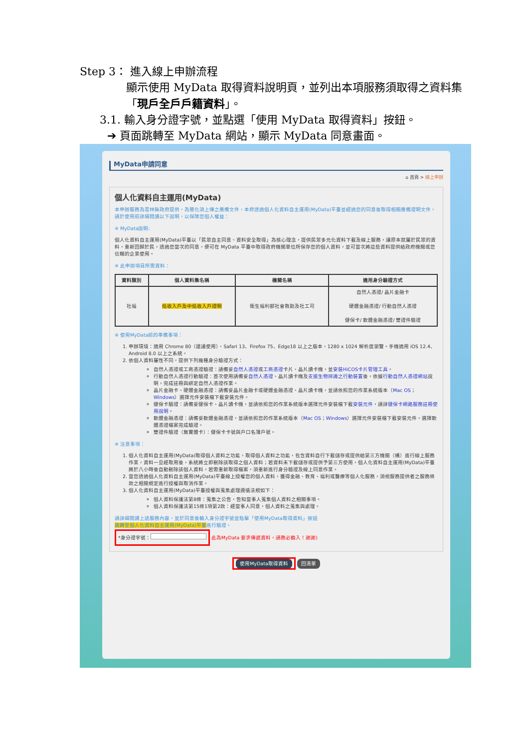Step 3： 進入線上申辦流程
顯示使用 MyData 取得資料說明頁，並列出本項服務須取得之資料集「現戶全戶戶籍資料」。
3.1. 輸入身分證字號，並點選「使用 MyData 取得資料」按鈕。
➔ 頁面跳轉至 MyData 網站，顯示 MyData 同意畫面。
MyData申請同意
⌂ 首頁 > 線上申辦
個人化資料自主運用(MyData)
本申辦服務為雲林縣政府提供，為簡化須上傳之應備文件，本府透過個人化資料自主運用(MyData)平臺並經過您的同意後取得相關應備證明文件，請於使用前詳細閱讀以下說明，以保障您個人權益：
※ MyData說明:
個人化資料自主運用(MyData)平臺以「民眾自主同意、資料安全取得」為核心理念，提供民眾多元化資料下載及線上服務，讓原本就屬於民眾的資料，重新回歸於民，透過您當次的同意，便可在 MyData 平臺中取得政府機關單位所保存您的個人資料，並可當次將這些資料提供給政府機關或您信賴的企業使用。
※ 此申辦項目所需資料：
| 資料類別 | 個人資料集名稱 | 機關名稱 | 適用身分驗證方式 |
| --- | --- | --- | --- |
| 社福 | 低收入戶及中低收入戶證明 | 衛生福利部社會救助及社工司 | 自然人憑證/ 晶片金融卡 硬體金融憑證/ 行動自然人憑證 健保卡/ 軟體金融憑證/ 雙證件驗證 |
※ 使用MyData前的準備事項：
1. 申辦環境：適用 Chrome 80（建議使用）、Safari 13、Firefox 75、Edge18 以上之版本，1280 x 1024 解析度瀏覽。手機適用 iOS 12.4、Android 8.0 以上之系統。
2. 依個人資料屬性不同，提供下列幾種身分驗證方式：
自然人憑證或工商憑證驗證：請備妥自然人憑證或工商憑證卡片、晶片讀卡機，並安裝HiCOS卡片管理工具。
行動自然人憑證行動驗證：首次使用請備妥自然人憑證、晶片讀卡機及支援生物辨識之行動裝置後，依據行動自然人憑證網站說明，完成註冊與綁定自然人憑證作業。
晶片金融卡、硬體金融憑證：請備妥晶片金融卡或硬體金融憑證、晶片讀卡機，並請依照您的作業系統版本（Mac OS；Windows）選擇元件安裝檔下載安裝元件。
健保卡驗證：請備妥健保卡、晶片讀卡機，並請依照您的作業系統版本選擇元件安裝檔下載安裝元件，請詳健保卡網路服務註冊使用說明。
軟體金融憑證：請備妥軟體金融憑證，並請依照您的作業系統版本（Mac OS；Windows）選擇元件安裝檔下載安裝元件，選擇軟體憑證檔案完成驗證。
雙證件驗證（無實體卡）：健保卡卡號與戶口名簿戶號。
※ 注意事項：
1. 個人化資料自主運用(MyData)取得個人資料之功能，取得個人資料之功能，包含資料自行下載儲存或提供給第三方機關（構）進行線上服務作業，資料一旦經取用後，系統將立即刪除該取得之個人資料；若資料未下載儲存或提供予第三方使用，個人化資料自主運用(MyData)平臺將於八小時後自動刪除該個人資料，若需重新取得檔案，須重新進行身分驗證及線上同意作業。
2. 當您透過個人化資料自主運用(MyData)平臺線上授權您的個人資料，獲得金融、教育、福利或醫療等個人化服務，須視服務提供者之服務條款之相關規定進行授權與取消作業。
3. 個人化資料自主運用(MyData)平臺授權與蒐集處理遵循法規如下：
個人資料保護法第8條：蒐集之公告，告知當事人蒐集個人資料之相關事項。
個人資料保護法第15條1項第2款：經當事人同意，個人資料之蒐集與處理。
請詳細閱讀上述服務內容，並於同意後輸入身分證字號並點擊「使用MyData取得資料」按鈕
跳轉至個人化資料自主運用(MyData)平臺進行驗證。
*身分證字號： 此為MyData 要求傳遞資料，請務必輸入！謝謝)
使用MyData取得資料 回清單